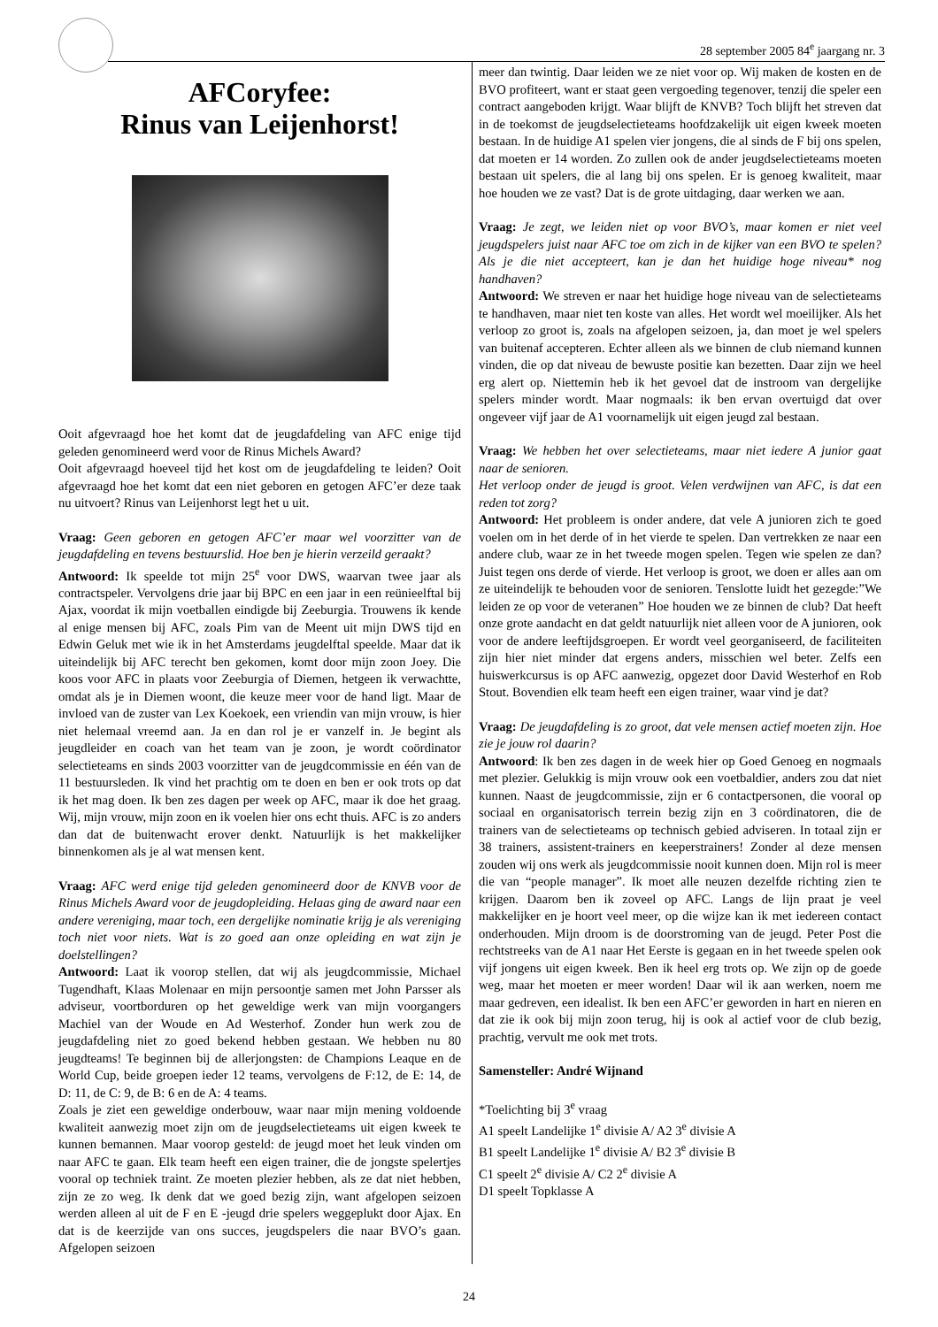28 september 2005 84<sup>e</sup> jaargang nr. 3
AFCoryfee:
Rinus van Leijenhorst!
Ooit afgevraagd hoe het komt dat de jeugdafdeling van AFC enige tijd geleden genomineerd werd voor de Rinus Michels Award?
Ooit afgevraagd hoeveel tijd het kost om de jeugdafdeling te leiden? Ooit afgevraagd hoe het komt dat een niet geboren en getogen AFC’er deze taak nu uitvoert? Rinus van Leijenhorst legt het u uit.
Vraag: Geen geboren en getogen AFC’er maar wel voorzitter van de jeugdafdeling en tevens bestuurslid. Hoe ben je hierin verzeild geraakt?
Antwoord: Ik speelde tot mijn 25<sup>e</sup> voor DWS, waarvan twee jaar als contractspeler. Vervolgens drie jaar bij BPC en een jaar in een reünieelftal bij Ajax, voordat ik mijn voetballen eindigde bij Zeeburgia. Trouwens ik kende al enige mensen bij AFC, zoals Pim van de Meent uit mijn DWS tijd en Edwin Geluk met wie ik in het Amsterdams jeugdelftal speelde. Maar dat ik uiteindelijk bij AFC terecht ben gekomen, komt door mijn zoon Joey. Die koos voor AFC in plaats voor Zeeburgia of Diemen, hetgeen ik verwachtte, omdat als je in Diemen woont, die keuze meer voor de hand ligt. Maar de invloed van de zuster van Lex Koekoek, een vriendin van mijn vrouw, is hier niet helemaal vreemd aan. Ja en dan rol je er vanzelf in. Je begint als jeugdleider en coach van het team van je zoon, je wordt coördinator selectieteams en sinds 2003 voorzitter van de jeugdcommissie en één van de 11 bestuursleden. Ik vind het prachtig om te doen en ben er ook trots op dat ik het mag doen. Ik ben zes dagen per week op AFC, maar ik doe het graag. Wij, mijn vrouw, mijn zoon en ik voelen hier ons echt thuis. AFC is zo anders dan dat de buitenwacht erover denkt. Natuurlijk is het makkelijker binnenkomen als je al wat mensen kent.
Vraag: AFC werd enige tijd geleden genomineerd door de KNVB voor de Rinus Michels Award voor de jeugdopleiding. Helaas ging de award naar een andere vereniging, maar toch, een dergelijke nominatie krijg je als vereniging toch niet voor niets. Wat is zo goed aan onze opleiding en wat zijn je doelstellingen?
Antwoord: Laat ik voorop stellen, dat wij als jeugdcommissie, Michael Tugendhaft, Klaas Molenaar en mijn persoontje samen met John Parsser als adviseur, voortborduren op het geweldige werk van mijn voorgangers Machiel van der Woude en Ad Westerhof. Zonder hun werk zou de jeugdafdeling niet zo goed bekend hebben gestaan. We hebben nu 80 jeugdteams! Te beginnen bij de allerjongsten: de Champions Leaque en de World Cup, beide groepen ieder 12 teams, vervolgens de F:12, de E: 14, de D: 11, de C: 9, de B: 6 en de A: 4 teams.
Zoals je ziet een geweldige onderbouw, waar naar mijn mening voldoende kwaliteit aanwezig moet zijn om de jeugdselectieteams uit eigen kweek te kunnen bemannen. Maar voorop gesteld: de jeugd moet het leuk vinden om naar AFC te gaan. Elk team heeft een eigen trainer, die de jongste spelertjes vooral op techniek traint. Ze moeten plezier hebben, als ze dat niet hebben, zijn ze zo weg. Ik denk dat we goed bezig zijn, want afgelopen seizoen werden alleen al uit de F en E -jeugd drie spelers weggeplukt door Ajax. En dat is de keerzijde van ons succes, jeugdspelers die naar BVO’s gaan. Afgelopen seizoen
meer dan twintig. Daar leiden we ze niet voor op. Wij maken de kosten en de BVO profiteert, want er staat geen vergoeding tegenover, tenzij die speler een contract aangeboden krijgt. Waar blijft de KNVB? Toch blijft het streven dat in de toekomst de jeugdselectieteams hoofdzakelijk uit eigen kweek moeten bestaan. In de huidige A1 spelen vier jongens, die al sinds de F bij ons spelen, dat moeten er 14 worden. Zo zullen ook de ander jeugdselectieteams moeten bestaan uit spelers, die al lang bij ons spelen. Er is genoeg kwaliteit, maar hoe houden we ze vast? Dat is de grote uitdaging, daar werken we aan.
Vraag: Je zegt, we leiden niet op voor BVO’s, maar komen er niet veel jeugdspelers juist naar AFC toe om zich in de kijker van een BVO te spelen? Als je die niet accepteert, kan je dan het huidige hoge niveau* nog handhaven?
Antwoord: We streven er naar het huidige hoge niveau van de selectieteams te handhaven, maar niet ten koste van alles. Het wordt wel moeilijker. Als het verloop zo groot is, zoals na afgelopen seizoen, ja, dan moet je wel spelers van buitenaf accepteren. Echter alleen als we binnen de club niemand kunnen vinden, die op dat niveau de bewuste positie kan bezetten. Daar zijn we heel erg alert op. Niettemin heb ik het gevoel dat de instroom van dergelijke spelers minder wordt. Maar nogmaals: ik ben ervan overtuigd dat over ongeveer vijf jaar de A1 voornamelijk uit eigen jeugd zal bestaan.
Vraag: We hebben het over selectieteams, maar niet iedere A junior gaat naar de senioren.
Het verloop onder de jeugd is groot. Velen verdwijnen van AFC, is dat een reden tot zorg?
Antwoord: Het probleem is onder andere, dat vele A junioren zich te goed voelen om in het derde of in het vierde te spelen. Dan vertrekken ze naar een andere club, waar ze in het tweede mogen spelen. Tegen wie spelen ze dan? Juist tegen ons derde of vierde. Het verloop is groot, we doen er alles aan om ze uiteindelijk te behouden voor de senioren. Tenslotte luidt het gezegde:”We leiden ze op voor de veteranen” Hoe houden we ze binnen de club? Dat heeft onze grote aandacht en dat geldt natuurlijk niet alleen voor de A junioren, ook voor de andere leeftijdsgroepen. Er wordt veel georganiseerd, de faciliteiten zijn hier niet minder dat ergens anders, misschien wel beter. Zelfs een huiswerkcursus is op AFC aanwezig, opgezet door David Westerhof en Rob Stout. Bovendien elk team heeft een eigen trainer, waar vind je dat?
Vraag: De jeugdafdeling is zo groot, dat vele mensen actief moeten zijn. Hoe zie je jouw rol daarin?
Antwoord: Ik ben zes dagen in de week hier op Goed Genoeg en nogmaals met plezier. Gelukkig is mijn vrouw ook een voetbaldier, anders zou dat niet kunnen. Naast de jeugdcommissie, zijn er 6 contactpersonen, die vooral op sociaal en organisatorisch terrein bezig zijn en 3 coördinatoren, die de trainers van de selectieteams op technisch gebied adviseren. In totaal zijn er 38 trainers, assistent-trainers en keeperstrainers! Zonder al deze mensen zouden wij ons werk als jeugdcommissie nooit kunnen doen. Mijn rol is meer die van “people manager”. Ik moet alle neuzen dezelfde richting zien te krijgen. Daarom ben ik zoveel op AFC. Langs de lijn praat je veel makkelijker en je hoort veel meer, op die wijze kan ik met iedereen contact onderhouden. Mijn droom is de doorstroming van de jeugd. Peter Post die rechtstreeks van de A1 naar Het Eerste is gegaan en in het tweede spelen ook vijf jongens uit eigen kweek. Ben ik heel erg trots op. We zijn op de goede weg, maar het moeten er meer worden! Daar wil ik aan werken, noem me maar gedreven, een idealist. Ik ben een AFC’er geworden in hart en nieren en dat zie ik ook bij mijn zoon terug, hij is ook al actief voor de club bezig, prachtig, vervult me ook met trots.
Samensteller: André Wijnand
*Toelichting bij 3<sup>e</sup> vraag
A1 speelt Landelijke 1<sup>e</sup> divisie A/ A2 3<sup>e</sup> divisie A
B1 speelt Landelijke 1<sup>e</sup> divisie A/ B2 3<sup>e</sup> divisie B
C1 speelt 2<sup>e</sup> divisie A/ C2 2<sup>e</sup> divisie A
D1 speelt Topklasse A
24